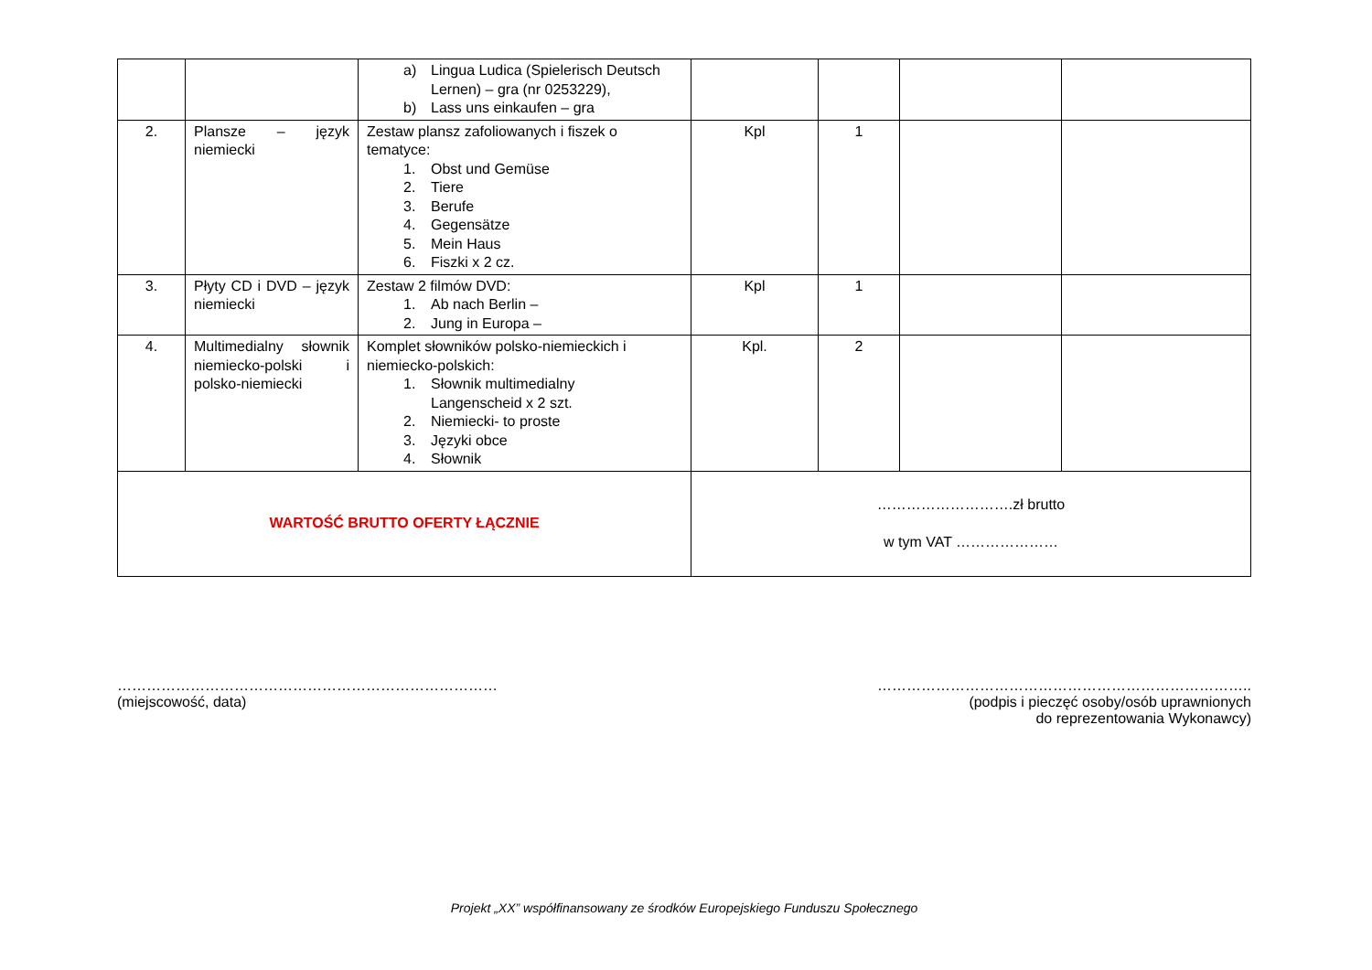| | | a) Lingua Ludica (Spielerisch Deutsch Lernen) – gra (nr 0253229), b) Lass uns einkaufen – gra | | | | |
| 2. | Plansze – język niemiecki | Zestaw plansz zafoliowanych i fiszek o tematyce: 1. Obst und Gemüse 2. Tiere 3. Berufe 4. Gegensätze 5. Mein Haus 6. Fiszki x 2 cz. | Kpl | 1 | | |
| 3. | Płyty CD i DVD – język niemiecki | Zestaw 2 filmów DVD: 1. Ab nach Berlin – 2. Jung in Europa – | Kpl | 1 | | |
| 4. | Multimedialny słownik niemiecko-polski i polsko-niemiecki | Komplet słowników polsko-niemieckich i niemiecko-polskich: 1. Słownik multimedialny Langenscheid x 2 szt. 2. Niemiecki- to proste 3. Języki obce 4. Słownik | Kpl. | 2 | | |
| WARTOŚĆ BRUTTO OFERTY ŁĄCZNIE | | | ……………………….zł brutto w tym VAT ………………… | | | |
……………………………………………………………………
(miejscowość, data)
…………………………………………………………………..
(podpis i pieczęć osoby/osób uprawnionych
do reprezentowania Wykonawcy)
Projekt „XX” współfinansowany ze środków Europejskiego Funduszu Społecznego